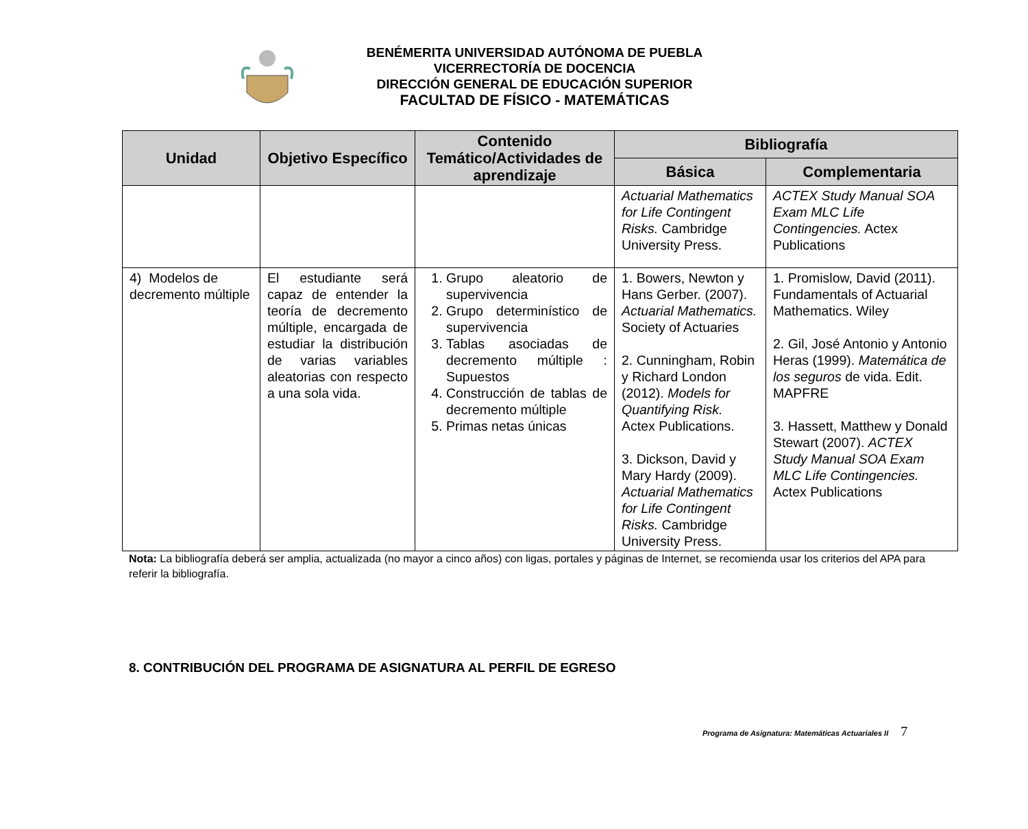BENÉMERITA UNIVERSIDAD AUTÓNOMA DE PUEBLA
VICERRECTORÍA DE DOCENCIA
DIRECCIÓN GENERAL DE EDUCACIÓN SUPERIOR
FACULTAD DE FÍSICO - MATEMÁTICAS
| Unidad | Objetivo Específico | Contenido Temático/Actividades de aprendizaje | Bibliografía | |
| --- | --- | --- | --- | --- |
| | | | Básica | Complementaria |
| | | | Actuarial Mathematics for Life Contingent Risks. Cambridge University Press. | ACTEX Study Manual SOA Exam MLC Life Contingencies. Actex Publications |
| 4) Modelos de decremento múltiple | El estudiante será capaz de entender la teoría de decremento múltiple, encargada de estudiar la distribución de varias variables aleatorias con respecto a una sola vida. | 1. Grupo aleatorio de supervivencia 2. Grupo determinístico de supervivencia 3. Tablas asociadas de decremento múltiple : Supuestos 4. Construcción de tablas de decremento múltiple 5. Primas netas únicas | 1. Bowers, Newton y Hans Gerber. (2007). Actuarial Mathematics. Society of Actuaries 2. Cunningham, Robin y Richard London (2012). Models for Quantifying Risk. Actex Publications. 3. Dickson, David y Mary Hardy (2009). Actuarial Mathematics for Life Contingent Risks. Cambridge University Press. | 1. Promislow, David (2011). Fundamentals of Actuarial Mathematics. Wiley 2. Gil, José Antonio y Antonio Heras (1999). Matemática de los seguros de vida. Edit. MAPFRE 3. Hassett, Matthew y Donald Stewart (2007). ACTEX Study Manual SOA Exam MLC Life Contingencies. Actex Publications |
Nota: La bibliografía deberá ser amplia, actualizada (no mayor a cinco años) con ligas, portales y páginas de Internet, se recomienda usar los criterios del APA para referir la bibliografía.
8. CONTRIBUCIÓN DEL PROGRAMA DE ASIGNATURA AL PERFIL DE EGRESO
Programa de Asignatura: Matemáticas Actuariales II 7